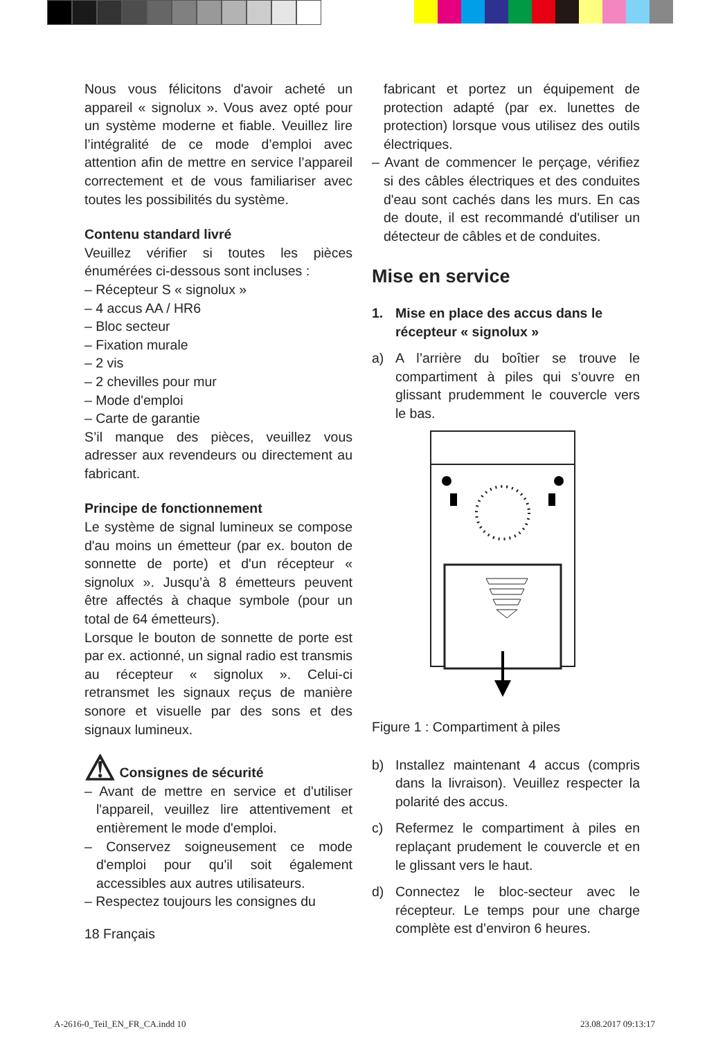Nous vous félicitons d'avoir acheté un appareil « signolux ». Vous avez opté pour un système moderne et fiable. Veuillez lire l’intégralité de ce mode d’emploi avec attention afin de mettre en service l’appareil correctement et de vous familiariser avec toutes les possibilités du système.
Contenu standard livré
Veuillez vérifier si toutes les pièces énumérées ci-dessous sont incluses :
– Récepteur S « signolux »
– 4 accus AA / HR6
– Bloc secteur
– Fixation murale
– 2 vis
– 2 chevilles pour mur
– Mode d'emploi
– Carte de garantie
S’il manque des pièces, veuillez vous adresser aux revendeurs ou directement au fabricant.
Principe de fonctionnement
Le système de signal lumineux se compose d'au moins un émetteur (par ex. bouton de sonnette de porte) et d'un récepteur « signolux ». Jusqu’à 8 émetteurs peuvent être affectés à chaque symbole (pour un total de 64 émetteurs).
Lorsque le bouton de sonnette de porte est par ex. actionné, un signal radio est transmis au récepteur « signolux ». Celui-ci retransmet les signaux reçus de manière sonore et visuelle par des sons et des signaux lumineux.
⚠ Consignes de sécurité
– Avant de mettre en service et d'utiliser l'appareil, veuillez lire attentivement et entièrement le mode d'emploi.
– Conservez soigneusement ce mode d'emploi pour qu'il soit également accessibles aux autres utilisateurs.
– Respectez toujours les consignes du
18 Français
fabricant et portez un équipement de protection adapté (par ex. lunettes de protection) lorsque vous utilisez des outils électriques.
– Avant de commencer le perçage, vérifiez si des câbles électriques et des conduites d'eau sont cachés dans les murs. En cas de doute, il est recommandé d'utiliser un détecteur de câbles et de conduites.
Mise en service
1. Mise en place des accus dans le récepteur « signolux »
a) A l’arrière du boîtier se trouve le compartiment à piles qui s’ouvre en glissant prudemment le couvercle vers le bas.
Figure 1 : Compartiment à piles
b) Installez maintenant 4 accus (compris dans la livraison). Veuillez respecter la polarité des accus.
c) Refermez le compartiment à piles en replaçant prudement le couvercle et en le glissant vers le haut.
d) Connectez le bloc-secteur avec le récepteur. Le temps pour une charge complète est d’environ 6 heures.
A-2616-0_Teil_EN_FR_CA.indd 10 23.08.2017 09:13:17